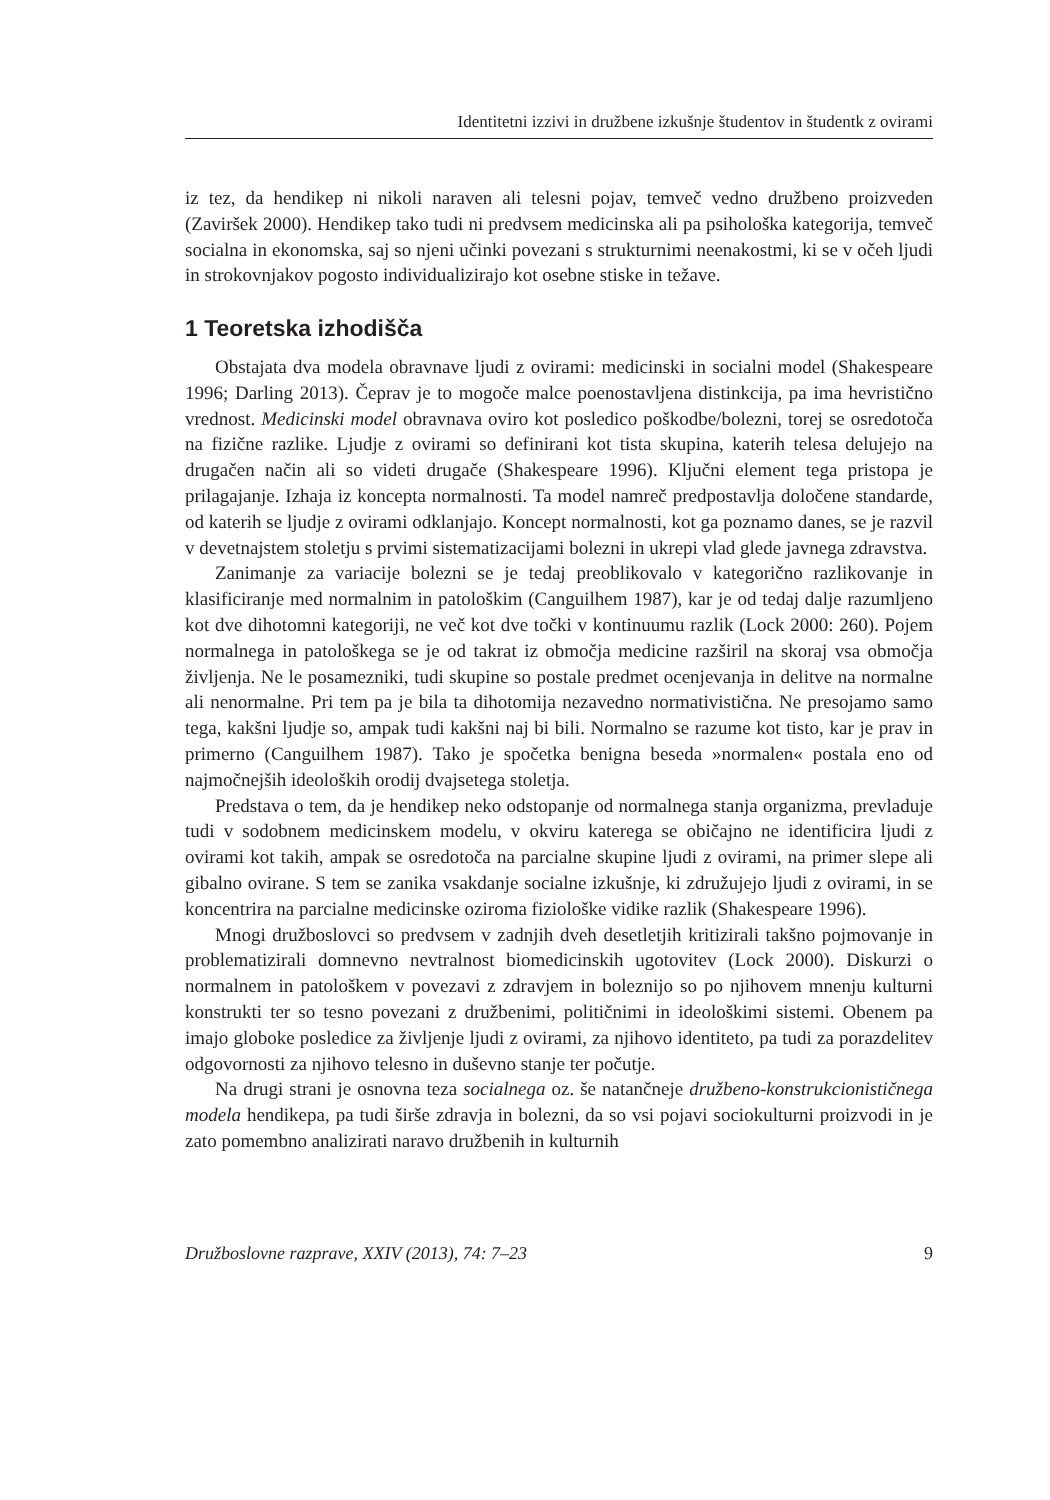Identitetni izzivi in družbene izkušnje študentov in študentk z ovirami
iz tez, da hendikep ni nikoli naraven ali telesni pojav, temveč vedno družbeno proizveden (Zaviršek 2000). Hendikep tako tudi ni predvsem medicinska ali pa psihološka kategorija, temveč socialna in ekonomska, saj so njeni učinki povezani s strukturnimi neenakostmi, ki se v očeh ljudi in strokovnjakov pogosto individualizirajo kot osebne stiske in težave.
1 Teoretska izhodišča
Obstajata dva modela obravnave ljudi z ovirami: medicinski in socialni model (Shakespeare 1996; Darling 2013). Čeprav je to mogoče malce poenostavljena distinkcija, pa ima hevristično vrednost. Medicinski model obravnava oviro kot posledico poškodbe/bolezni, torej se osredotoča na fizične razlike. Ljudje z ovirami so definirani kot tista skupina, katerih telesa delujejo na drugačen način ali so videti drugače (Shakespeare 1996). Ključni element tega pristopa je prilagajanje. Izhaja iz koncepta normalnosti. Ta model namreč predpostavlja določene standarde, od katerih se ljudje z ovirami odklanjajo. Koncept normalnosti, kot ga poznamo danes, se je razvil v devetnajstem stoletju s prvimi sistematizacijami bolezni in ukrepi vlad glede javnega zdravstva.
Zanimanje za variacije bolezni se je tedaj preoblikovalo v kategorično razlikovanje in klasificiranje med normalnim in patološkim (Canguilhem 1987), kar je od tedaj dalje razumljeno kot dve dihotomni kategoriji, ne več kot dve točki v kontinuumu razlik (Lock 2000: 260). Pojem normalnega in patološkega se je od takrat iz območja medicine razširil na skoraj vsa območja življenja. Ne le posamezniki, tudi skupine so postale predmet ocenjevanja in delitve na normalne ali nenormalne. Pri tem pa je bila ta dihotomija nezavedno normativistična. Ne presojamo samo tega, kakšni ljudje so, ampak tudi kakšni naj bi bili. Normalno se razume kot tisto, kar je prav in primerno (Canguilhem 1987). Tako je spočetka benigna beseda »normalen« postala eno od najmočnejših ideoloških orodij dvajsetega stoletja.
Predstava o tem, da je hendikep neko odstopanje od normalnega stanja organizma, prevladuje tudi v sodobnem medicinskem modelu, v okviru katerega se običajno ne identificira ljudi z ovirami kot takih, ampak se osredotoča na parcialne skupine ljudi z ovirami, na primer slepe ali gibalno ovirane. S tem se zanika vsakdanje socialne izkušnje, ki združujejo ljudi z ovirami, in se koncentrira na parcialne medicinske oziroma fiziološke vidike razlik (Shakespeare 1996).
Mnogi družboslovci so predvsem v zadnjih dveh desetletjih kritizirali takšno pojmovanje in problematizirali domnevno nevtralnost biomedicinskih ugotovitev (Lock 2000). Diskurzi o normalnem in patološkem v povezavi z zdravjem in boleznijo so po njihovem mnenju kulturni konstrukti ter so tesno povezani z družbenimi, političnimi in ideološkimi sistemi. Obenem pa imajo globoke posledice za življenje ljudi z ovirami, za njihovo identiteto, pa tudi za porazdelitev odgovornosti za njihovo telesno in duševno stanje ter počutje.
Na drugi strani je osnovna teza socialnega oz. še natančneje družbeno-konstrukcionističnega modela hendikepa, pa tudi širše zdravja in bolezni, da so vsi pojavi sociokulturni proizvodi in je zato pomembno analizirati naravo družbenih in kulturnih
Družboslovne razprave, XXIV (2013), 74: 7–23 9